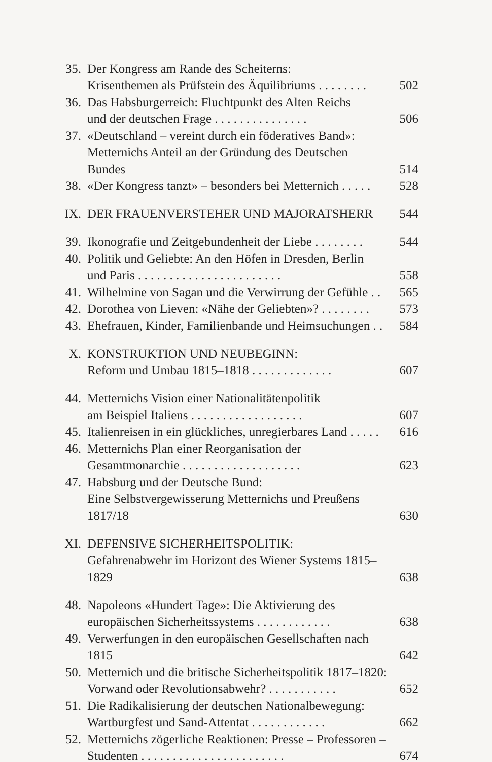35. Der Kongress am Rande des Scheiterns:
Krisenthemen als Prüfstein des Äquilibriums . . . . . . . . 502
36. Das Habsburgerreich: Fluchtpunkt des Alten Reichs
und der deutschen Frage . . . . . . . . . . . . . . . 506
37. «Deutschland – vereint durch ein föderatives Band»:
Metternichs Anteil an der Gründung des Deutschen Bundes 514
38. «Der Kongress tanzt» – besonders bei Metternich . . . . . 528
IX. DER FRAUENVERSTEHER UND MAJORATSHERR 544
39. Ikonografie und Zeitgebundenheit der Liebe . . . . . . . . 544
40. Politik und Geliebte: An den Höfen in Dresden, Berlin
und Paris . . . . . . . . . . . . . . . . . . . . . . . 558
41. Wilhelmine von Sagan und die Verwirrung der Gefühle . . 565
42. Dorothea von Lieven: «Nähe der Geliebten»? . . . . . . . . 573
43. Ehefrauen, Kinder, Familienbande und Heimsuchungen . . 584
X. KONSTRUKTION UND NEUBEGINN:
Reform und Umbau 1815–1818 . . . . . . . . . . . . . 607
44. Metternichs Vision einer Nationalitätenpolitik
am Beispiel Italiens . . . . . . . . . . . . . . . . . . 607
45. Italienreisen in ein glückliches, unregierbares Land . . . . . 616
46. Metternichs Plan einer Reorganisation der
Gesamtmonarchie . . . . . . . . . . . . . . . . . . . 623
47. Habsburg und der Deutsche Bund:
Eine Selbstvergewisserung Metternichs und Preußens 1817/18 630
XI. DEFENSIVE SICHERHEITSPOLITIK:
Gefahrenabwehr im Horizont des Wiener Systems 1815–1829 638
48. Napoleons «Hundert Tage»: Die Aktivierung des
europäischen Sicherheitssystems . . . . . . . . . . . . 638
49. Verwerfungen in den europäischen Gesellschaften nach 1815 642
50. Metternich und die britische Sicherheitspolitik 1817–1820:
Vorwand oder Revolutionsabwehr? . . . . . . . . . . . 652
51. Die Radikalisierung der deutschen Nationalbewegung:
Wartburgfest und Sand-Attentat . . . . . . . . . . . . 662
52. Metternichs zögerliche Reaktionen: Presse – Professoren –
Studenten . . . . . . . . . . . . . . . . . . . . . . . 674